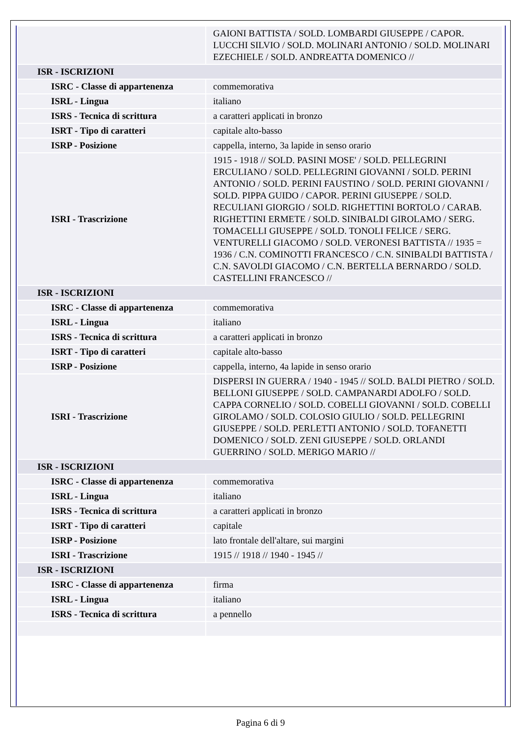| | GAIONI BATTISTA / SOLD. LOMBARDI GIUSEPPE / CAPOR. LUCCHI SILVIO / SOLD. MOLINARI ANTONIO / SOLD. MOLINARI EZECHIELE / SOLD. ANDREATTA DOMENICO // |
| ISR - ISCRIZIONI | |
| ISRC - Classe di appartenenza | commemorativa |
| ISRL - Lingua | italiano |
| ISRS - Tecnica di scrittura | a caratteri applicati in bronzo |
| ISRT - Tipo di caratteri | capitale alto-basso |
| ISRP - Posizione | cappella, interno, 3a lapide in senso orario |
| ISRI - Trascrizione | 1915 - 1918 // SOLD. PASINI MOSE' / SOLD. PELLEGRINI ERCULIANO / SOLD. PELLEGRINI GIOVANNI / SOLD. PERINI ANTONIO / SOLD. PERINI FAUSTINO / SOLD. PERINI GIOVANNI / SOLD. PIPPA GUIDO / CAPOR. PERINI GIUSEPPE / SOLD. RECULIANI GIORGIO / SOLD. RIGHETTINI BORTOLO / CARAB. RIGHETTINI ERMETE / SOLD. SINIBALDI GIROLAMO / SERG. TOMACELLI GIUSEPPE / SOLD. TONOLI FELICE / SERG. VENTURELLI GIACOMO / SOLD. VERONESI BATTISTA // 1935 = 1936 / C.N. COMINOTTI FRANCESCO / C.N. SINIBALDI BATTISTA / C.N. SAVOLDI GIACOMO / C.N. BERTELLA BERNARDO / SOLD. CASTELLINI FRANCESCO // |
| ISR - ISCRIZIONI | |
| ISRC - Classe di appartenenza | commemorativa |
| ISRL - Lingua | italiano |
| ISRS - Tecnica di scrittura | a caratteri applicati in bronzo |
| ISRT - Tipo di caratteri | capitale alto-basso |
| ISRP - Posizione | cappella, interno, 4a lapide in senso orario |
| ISRI - Trascrizione | DISPERSI IN GUERRA / 1940 - 1945 // SOLD. BALDI PIETRO / SOLD. BELLONI GIUSEPPE / SOLD. CAMPANARDI ADOLFO / SOLD. CAPPA CORNELIO / SOLD. COBELLI GIOVANNI / SOLD. COBELLI GIROLAMO / SOLD. COLOSIO GIULIO / SOLD. PELLEGRINI GIUSEPPE / SOLD. PERLETTI ANTONIO / SOLD. TOFANETTI DOMENICO / SOLD. ZENI GIUSEPPE / SOLD. ORLANDI GUERRINO / SOLD. MERIGO MARIO // |
| ISR - ISCRIZIONI | |
| ISRC - Classe di appartenenza | commemorativa |
| ISRL - Lingua | italiano |
| ISRS - Tecnica di scrittura | a caratteri applicati in bronzo |
| ISRT - Tipo di caratteri | capitale |
| ISRP - Posizione | lato frontale dell'altare, sui margini |
| ISRI - Trascrizione | 1915 // 1918 // 1940 - 1945 // |
| ISR - ISCRIZIONI | |
| ISRC - Classe di appartenenza | firma |
| ISRL - Lingua | italiano |
| ISRS - Tecnica di scrittura | a pennello |
Pagina 6 di 9